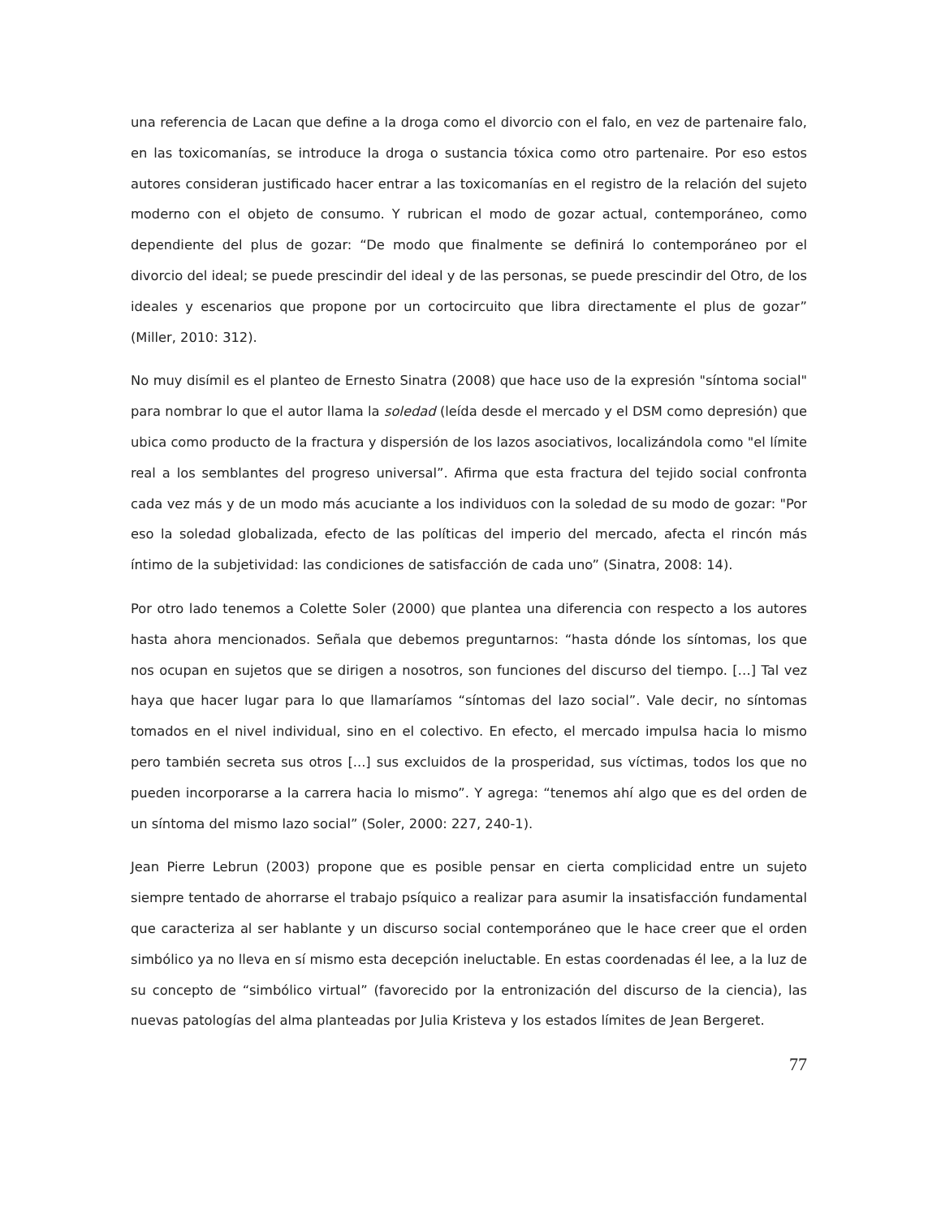una referencia de Lacan que define a la droga como el divorcio con el falo, en vez de partenaire falo, en las toxicomanías, se introduce la droga o sustancia tóxica como otro partenaire. Por eso estos autores consideran justificado hacer entrar a las toxicomanías en el registro de la relación del sujeto moderno con el objeto de consumo. Y rubrican el modo de gozar actual, contemporáneo, como dependiente del plus de gozar: “De modo que finalmente se definirá lo contemporáneo por el divorcio del ideal; se puede prescindir del ideal y de las personas, se puede prescindir del Otro, de los ideales y escenarios que propone por un cortocircuito que libra directamente el plus de gozar” (Miller, 2010: 312).
No muy disímil es el planteo de Ernesto Sinatra (2008) que hace uso de la expresión "síntoma social" para nombrar lo que el autor llama la soledad (leída desde el mercado y el DSM como depresión) que ubica como producto de la fractura y dispersión de los lazos asociativos, localizándola como "el límite real a los semblantes del progreso universal”. Afirma que esta fractura del tejido social confronta cada vez más y de un modo más acuciante a los individuos con la soledad de su modo de gozar: "Por eso la soledad globalizada, efecto de las políticas del imperio del mercado, afecta el rincón más íntimo de la subjetividad: las condiciones de satisfacción de cada uno” (Sinatra, 2008: 14).
Por otro lado tenemos a Colette Soler (2000) que plantea una diferencia con respecto a los autores hasta ahora mencionados. Señala que debemos preguntarnos: “hasta dónde los síntomas, los que nos ocupan en sujetos que se dirigen a nosotros, son funciones del discurso del tiempo. […] Tal vez haya que hacer lugar para lo que llamaríamos “síntomas del lazo social”. Vale decir, no síntomas tomados en el nivel individual, sino en el colectivo. En efecto, el mercado impulsa hacia lo mismo pero también secreta sus otros [...] sus excluidos de la prosperidad, sus víctimas, todos los que no pueden incorporarse a la carrera hacia lo mismo”. Y agrega: “tenemos ahí algo que es del orden de un síntoma del mismo lazo social” (Soler, 2000: 227, 240-1).
Jean Pierre Lebrun (2003) propone que es posible pensar en cierta complicidad entre un sujeto siempre tentado de ahorrarse el trabajo psíquico a realizar para asumir la insatisfacción fundamental que caracteriza al ser hablante y un discurso social contemporáneo que le hace creer que el orden simbólico ya no lleva en sí mismo esta decepción ineluctable. En estas coordenadas él lee, a la luz de su concepto de “simbólico virtual” (favorecido por la entronización del discurso de la ciencia), las nuevas patologías del alma planteadas por Julia Kristeva y los estados límites de Jean Bergeret.
77